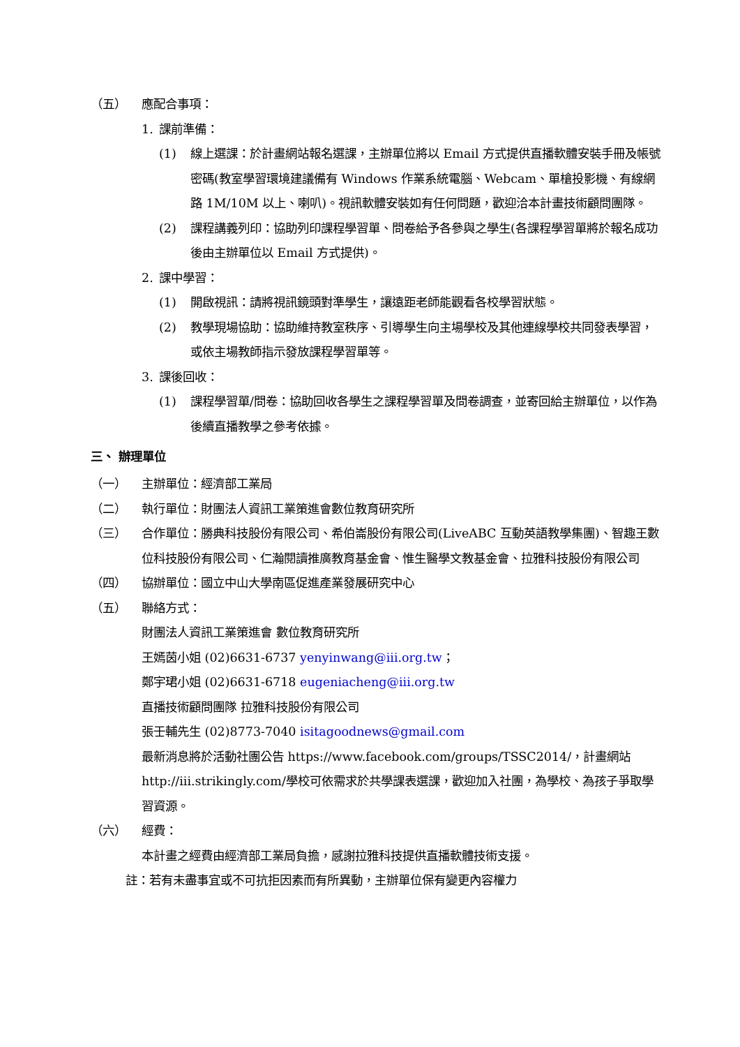（五） 應配合事項：
1. 課前準備：
(1) 線上選課：於計畫網站報名選課，主辦單位將以 Email 方式提供直播軟體安裝手冊及帳號密碼(教室學習環境建議備有 Windows 作業系統電腦、Webcam、單槍投影機、有線網路 1M/10M 以上、喇叭)。視訊軟體安裝如有任何問題，歡迎洽本計畫技術顧問團隊。
(2) 課程講義列印：協助列印課程學習單、問卷給予各參與之學生(各課程學習單將於報名成功後由主辦單位以 Email 方式提供)。
2. 課中學習：
(1) 開啟視訊：請將視訊鏡頭對準學生，讓遠距老師能觀看各校學習狀態。
(2) 教學現場協助：協助維持教室秩序、引導學生向主場學校及其他連線學校共同發表學習，或依主場教師指示發放課程學習單等。
3. 課後回收：
(1) 課程學習單/問卷：協助回收各學生之課程學習單及問卷調查，並寄回給主辦單位，以作為後續直播教學之參考依據。
三、 辦理單位
（一） 主辦單位：經濟部工業局
（二） 執行單位：財團法人資訊工業策進會數位教育研究所
（三） 合作單位：勝典科技股份有限公司、希伯崙股份有限公司(LiveABC 互動英語教學集團)、智趣王數位科技股份有限公司、仁瀚閱讀推廣教育基金會、惟生醫學文教基金會、拉雅科技股份有限公司
（四） 協辦單位：國立中山大學南區促進產業發展研究中心
（五） 聯絡方式：
財團法人資訊工業策進會 數位教育研究所
王嫣茵小姐 (02)6631-6737 yenyinwang@iii.org.tw；
鄭宇珺小姐 (02)6631-6718 eugeniacheng@iii.org.tw
直播技術顧問團隊 拉雅科技股份有限公司
張壬輔先生 (02)8773-7040 isitagoodnews@gmail.com
最新消息將於活動社團公告 https://www.facebook.com/groups/TSSC2014/，計畫網站 http://iii.strikingly.com/學校可依需求於共學課表選課，歡迎加入社團，為學校、為孩子爭取學習資源。
（六） 經費：
本計畫之經費由經濟部工業局負擔，感謝拉雅科技提供直播軟體技術支援。
註：若有未盡事宜或不可抗拒因素而有所異動，主辦單位保有變更內容權力